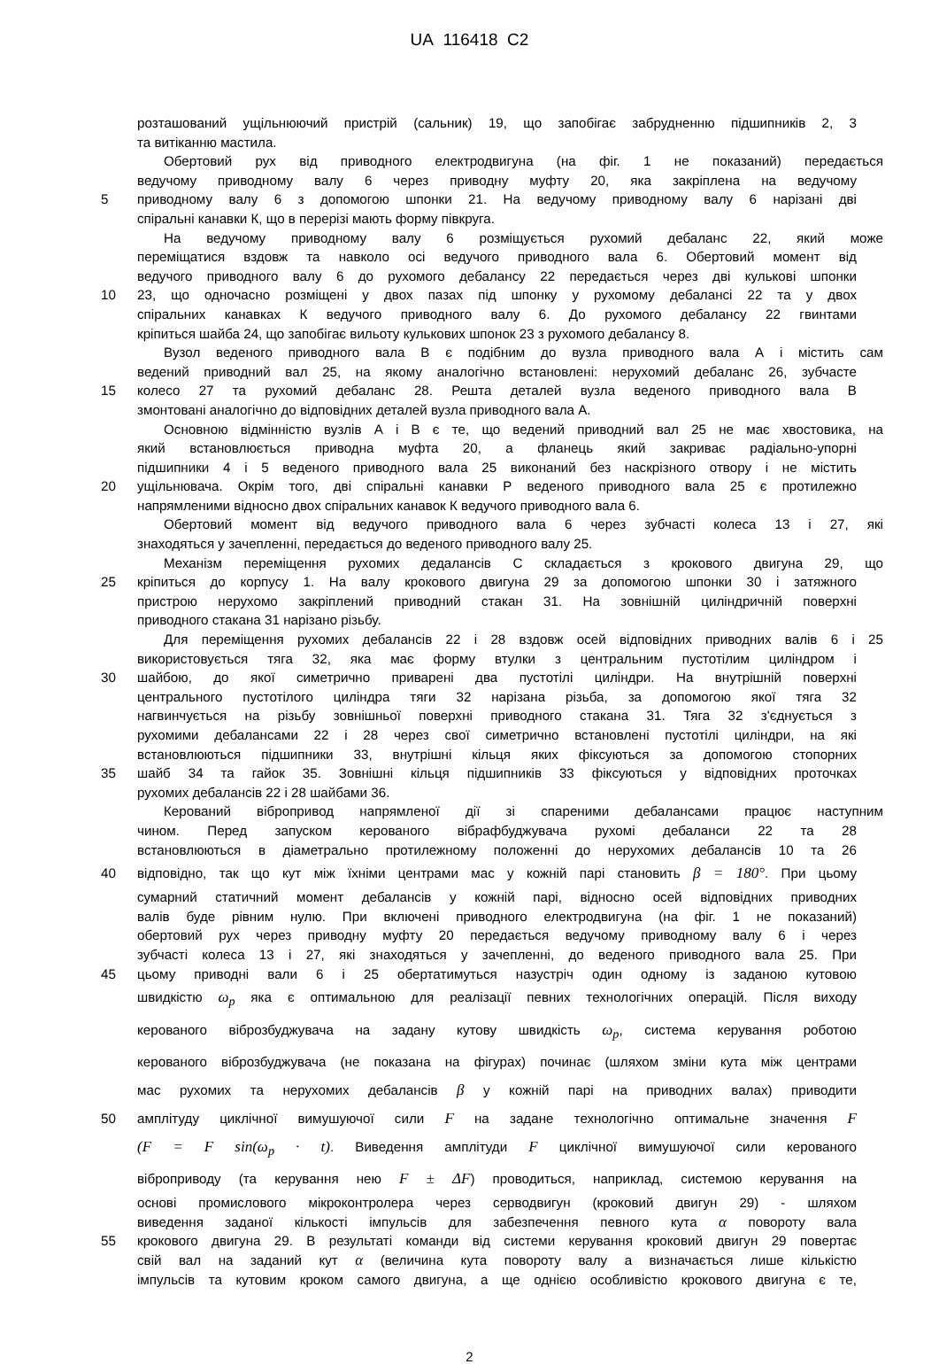UA 116418 C2
розташований ущільнюючий пристрій (сальник) 19, що запобігає забрудненню підшипників 2, 3
та витіканню мастила.
Обертовий рух від приводного електродвигуна (на фіг. 1 не показаний) передається
ведучому приводному валу 6 через приводну муфту 20, яка закріплена на ведучому
5 приводному валу 6 з допомогою шпонки 21. На ведучому приводному валу 6 нарізані дві
спіральні канавки К, що в перерізі мають форму півкруга.
На ведучому приводному валу 6 розміщується рухомий дебаланс 22, який може
переміщатися вздовж та навколо осі ведучого приводного вала 6. Обертовий момент від
ведучого приводного валу 6 до рухомого дебалансу 22 передається через дві кулькові шпонки
10 23, що одночасно розміщені у двох пазах під шпонку у рухомому дебалансі 22 та у двох
спіральних канавках К ведучого приводного валу 6. До рухомого дебалансу 22 гвинтами
кріпиться шайба 24, що запобігає вильоту кулькових шпонок 23 з рухомого дебалансу 8.
Вузол веденого приводного вала В є подібним до вузла приводного вала А і містить сам
ведений приводний вал 25, на якому аналогічно встановлені: нерухомий дебаланс 26, зубчасте
15 колесо 27 та рухомий дебаланс 28. Решта деталей вузла веденого приводного вала В
змонтовані аналогічно до відповідних деталей вузла приводного вала А.
Основною відмінністю вузлів А і В є те, що ведений приводний вал 25 не має хвостовика, на
який встановлюється приводна муфта 20, а фланець який закриває радіально-упорні
підшипники 4 і 5 веденого приводного вала 25 виконаний без наскрізного отвору і не містить
20 ущільнювача. Окрім того, дві спіральні канавки Р веденого приводного вала 25 є протилежно
напрямленими відносно двох спіральних канавок К ведучого приводного вала 6.
Обертовий момент від ведучого приводного вала 6 через зубчасті колеса 13 і 27, які
знаходяться у зачепленні, передається до веденого приводного валу 25.
Механізм переміщення рухомих дедалансів С складається з крокового двигуна 29, що
25 кріпиться до корпусу 1. На валу крокового двигуна 29 за допомогою шпонки 30 і затяжного
пристрою нерухомо закріплений приводний стакан 31. На зовнішній циліндричній поверхні
приводного стакана 31 нарізано різьбу.
Для переміщення рухомих дебалансів 22 і 28 вздовж осей відповідних приводних валів 6 і 25
використовується тяга 32, яка має форму втулки з центральним пустотілим циліндром і
30 шайбою, до якої симетрично приварені два пустотілі циліндри. На внутрішній поверхні
центрального пустотілого циліндра тяги 32 нарізана різьба, за допомогою якої тяга 32
нагвинчується на різьбу зовнішньої поверхні приводного стакана 31. Тяга 32 з'єднується з
рухомими дебалансами 22 і 28 через свої симетрично встановлені пустотілі циліндри, на які
встановлюються підшипники 33, внутрішні кільця яких фіксуються за допомогою стопорних
35 шайб 34 та гайок 35. Зовнішні кільця підшипників 33 фіксуються у відповідних проточках
рухомих дебалансів 22 і 28 шайбами 36.
Керований вібропривод напрямленої дії зі спареними дебалансами працює наступним
чином. Перед запуском керованого вібрафбуджувача рухомі дебаланси 22 та 28
встановлюються в діаметрально протилежному положенні до нерухомих дебалансів 10 та 26
40 відповідно, так що кут між їхніми центрами мас у кожній парі становить β = 180°. При цьому
сумарний статичний момент дебалансів у кожній парі, відносно осей відповідних приводних
валів буде рівним нулю. При включені приводного електродвигуна (на фіг. 1 не показаний)
обертовий рух через приводну муфту 20 передається ведучому приводному валу 6 і через
зубчасті колеса 13 і 27, які знаходяться у зачепленні, до веденого приводного вала 25. При
45 цьому приводні вали 6 і 25 обертатимуться назустріч один одному із заданою кутовою
швидкістю ω<sub>p</sub> яка є оптимальною для реалізації певних технологічних операцій. Після виходу
керованого віброзбуджувача на задану кутову швидкість ω<sub>p</sub>, система керування роботою
керованого віброзбуджувача (не показана на фігурах) починає (шляхом зміни кута між центрами
мас рухомих та нерухомих дебалансів β у кожній парі на приводних валах) приводити
50 амплітуду циклічної вимушуючої сили F на задане технологічно оптимальне значення F
(F = F sin(ω<sub>p</sub> · t). Виведення амплітуди F циклічної вимушуючої сили керованого
віброприводу (та керування нею F ± ΔF) проводиться, наприклад, системою керування на
основі промислового мікроконтролера через серводвигун (кроковий двигун 29) - шляхом
виведення заданої кількості імпульсів для забезпечення певного кута α повороту вала
55 крокового двигуна 29. В результаті команди від системи керування кроковий двигун 29 повертає
свій вал на заданий кут α (величина кута повороту валу а визначається лише кількістю
імпульсів та кутовим кроком самого двигуна, а ще однією особливістю крокового двигуна є те,
2